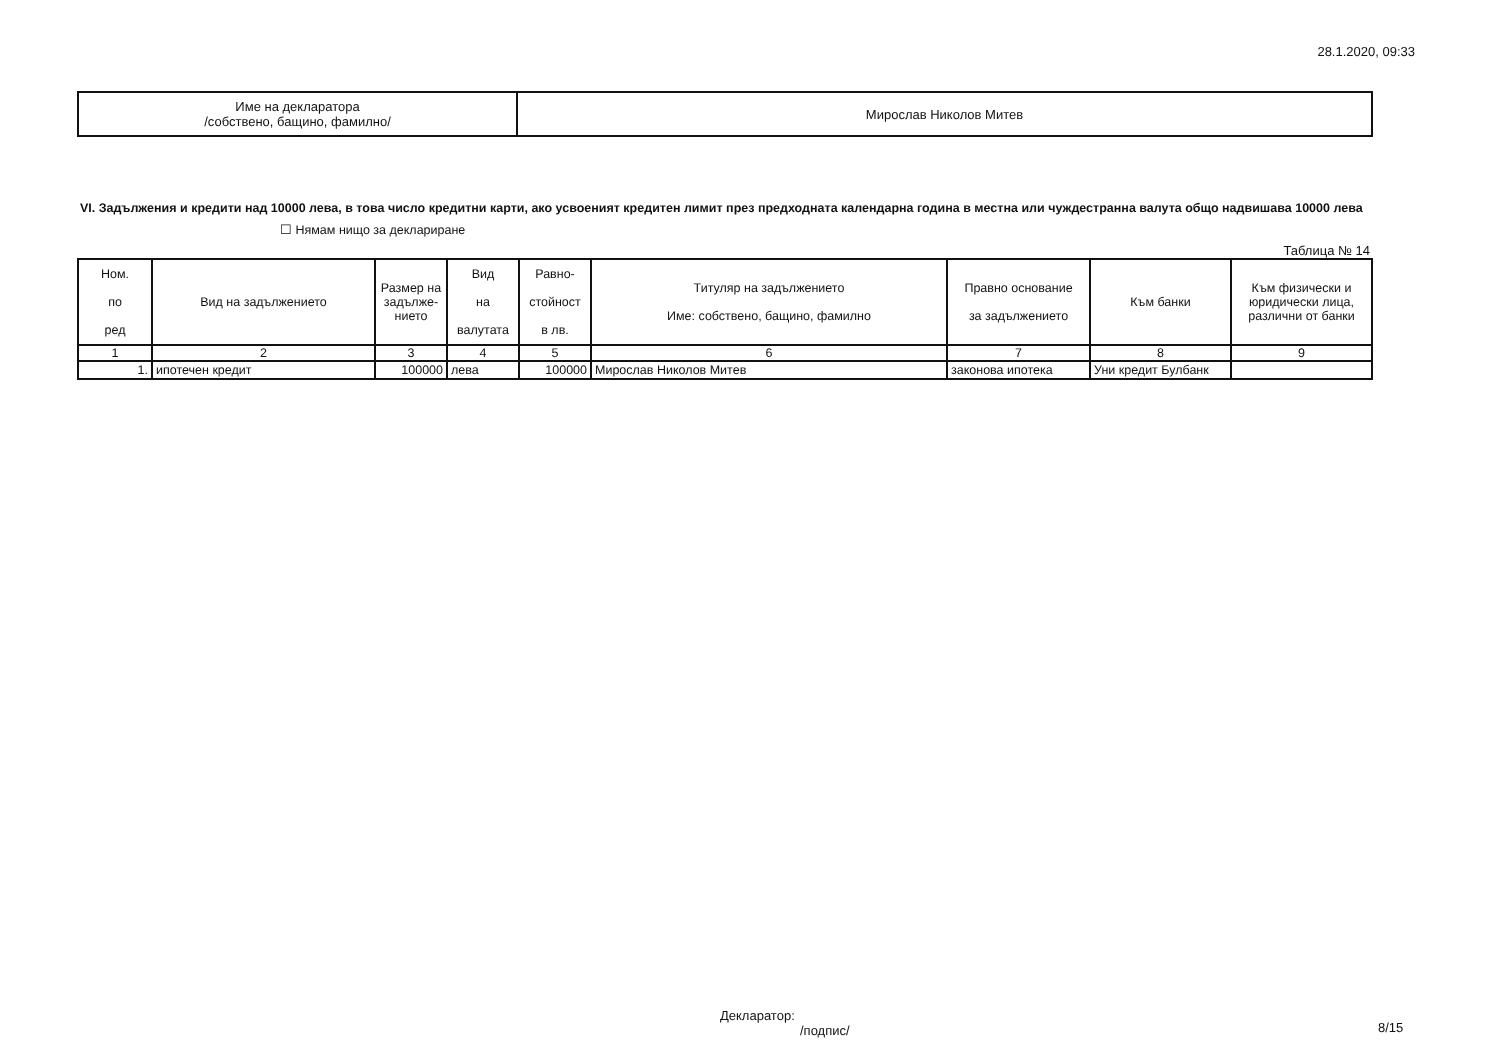28.1.2020, 09:33
| Име на декларатора /собствено, бащино, фамилно/ | Мирослав Николов Митев |
VI. Задължения и кредити над 10000 лева, в това число кредитни карти, ако усвоеният кредитен лимит през предходната календарна година в местна или чуждестранна валута общо надвишава 10000 лева ☐ Нямам нищо за деклариране
Таблица № 14
| Ном. по ред | Вид на задължението | Размер на задълже-нието | Вид на валутата | Равно- стойност в лв. | Титуляр на задължението Име: собствено, бащино, фамилно | Правно основание за задължението | Към банки | Към физически и юридически лица, различни от банки |
| --- | --- | --- | --- | --- | --- | --- | --- | --- |
| 1 | 2 | 3 | 4 | 5 | 6 | 7 | 8 | 9 |
| 1. | ипотечен кредит | 100000 | лева | 100000 | Мирослав Николов Митев | законова ипотека | Уни кредит Булбанк | |
Декларатор:
/подпис/
8/15